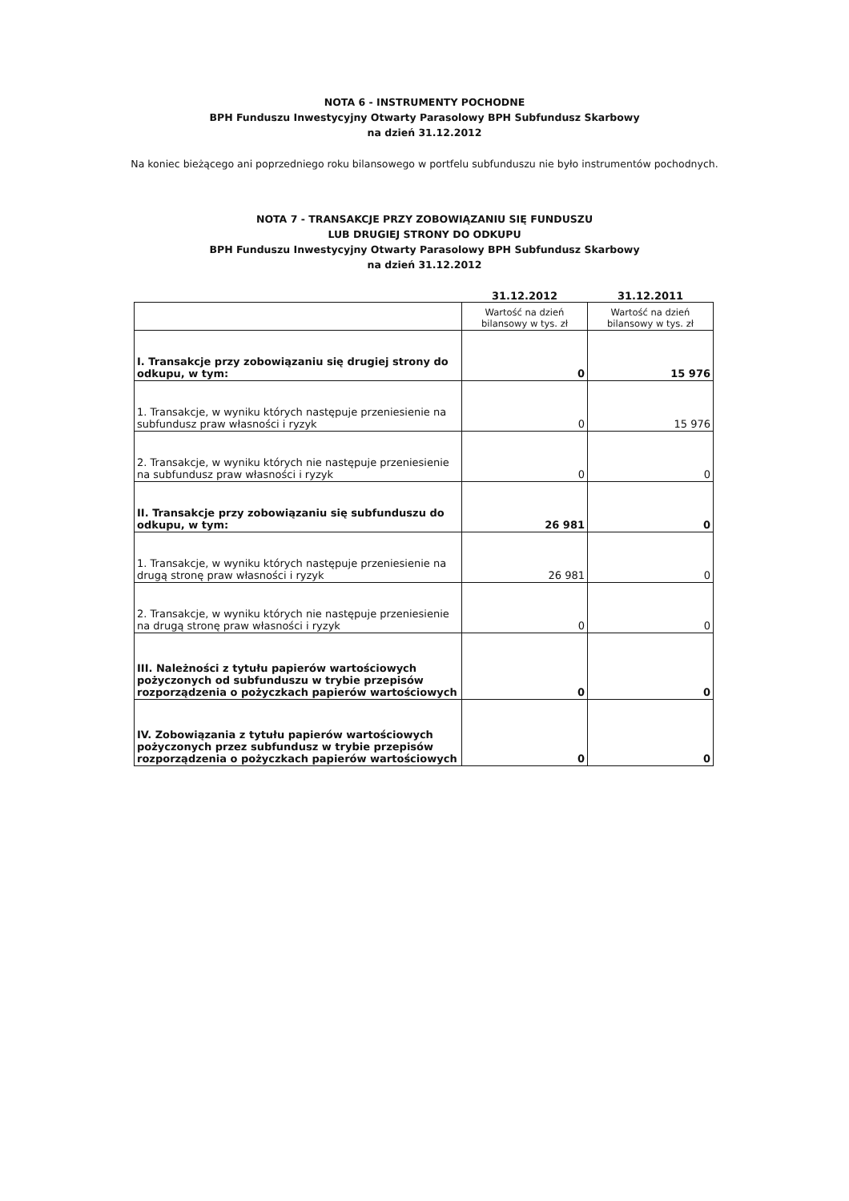NOTA 6 - INSTRUMENTY POCHODNE
BPH Funduszu Inwestycyjny Otwarty Parasolowy BPH Subfundusz Skarbowy
na dzień 31.12.2012
Na koniec bieżącego ani poprzedniego roku bilansowego w portfelu subfunduszu nie było instrumentów pochodnych.
NOTA 7 - TRANSAKCJE PRZY ZOBOWIĄZANIU SIĘ FUNDUSZU
LUB DRUGIEJ STRONY DO ODKUPU
BPH Funduszu Inwestycyjny Otwarty Parasolowy BPH Subfundusz Skarbowy
na dzień 31.12.2012
| | 31.12.2012 | 31.12.2011 |
| | Wartość na dzień bilansowy w tys. zł | Wartość na dzień bilansowy w tys. zł |
| I. Transakcje przy zobowiązaniu się drugiej strony do odkupu, w tym: | 0 | 15 976 |
| 1. Transakcje, w wyniku których następuje przeniesienie na subfundusz praw własności i ryzyk | 0 | 15 976 |
| 2. Transakcje, w wyniku których nie następuje przeniesienie na subfundusz praw własności i ryzyk | 0 | 0 |
| II. Transakcje przy zobowiązaniu się subfunduszu do odkupu, w tym: | 26 981 | 0 |
| 1. Transakcje, w wyniku których następuje przeniesienie na drugą stronę praw własności i ryzyk | 26 981 | 0 |
| 2. Transakcje, w wyniku których nie następuje przeniesienie na drugą stronę praw własności i ryzyk | 0 | 0 |
| III. Należności z tytułu papierów wartościowych pożyczonych od subfunduszu w trybie przepisów rozporządzenia o pożyczkach papierów wartościowych | 0 | 0 |
| IV. Zobowiązania z tytułu papierów wartościowych pożyczonych przez subfundusz w trybie przepisów rozporządzenia o pożyczkach papierów wartościowych | 0 | 0 |